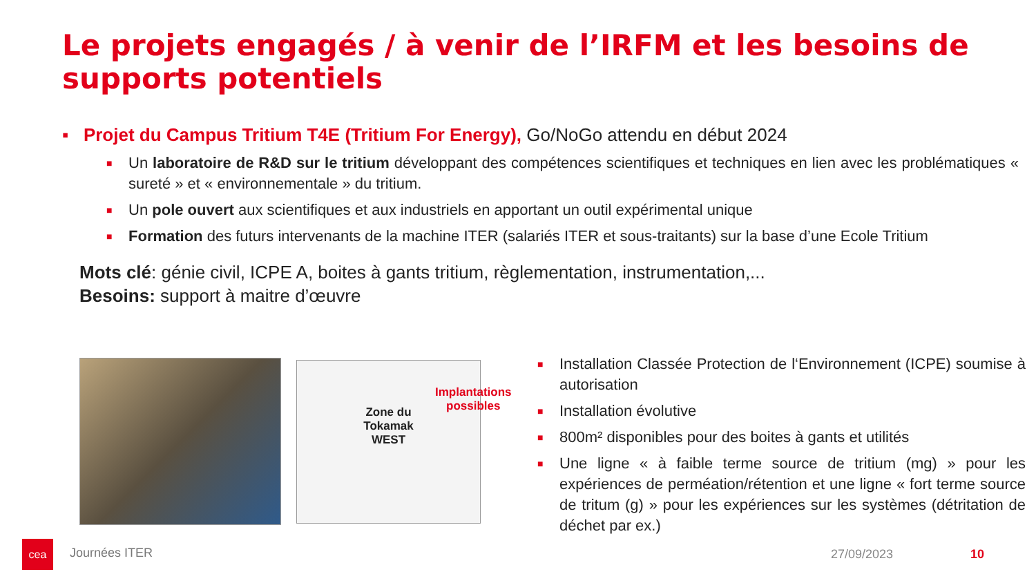Le projets engagés / à venir de l’IRFM et les besoins de supports potentiels
▪ Projet du Campus Tritium T4E (Tritium For Energy), Go/NoGo attendu en début 2024
■ Un laboratoire de R&D sur le tritium développant des compétences scientifiques et techniques en lien avec les problématiques « sureté » et « environnementale » du tritium.
■ Un pole ouvert aux scientifiques et aux industriels en apportant un outil expérimental unique
■ Formation des futurs intervenants de la machine ITER (salariés ITER et sous-traitants) sur la base d’une Ecole Tritium
Mots clé: génie civil, ICPE A, boites à gants tritium, règlementation, instrumentation,...
Besoins: support à maitre d’œuvre
Zone du
Tokamak
WEST
Implantations
possibles
■ Installation Classée Protection de l‘Environnement (ICPE) soumise à autorisation
■ Installation évolutive
■ 800m² disponibles pour des boites à gants et utilités
■ Une ligne « à faible terme source de tritium (mg) » pour les expériences de perméation/rétention et une ligne « fort terme source de tritum (g) » pour les expériences sur les systèmes (détritation de déchet par ex.)
cea
Journées ITER 27/09/2023 10